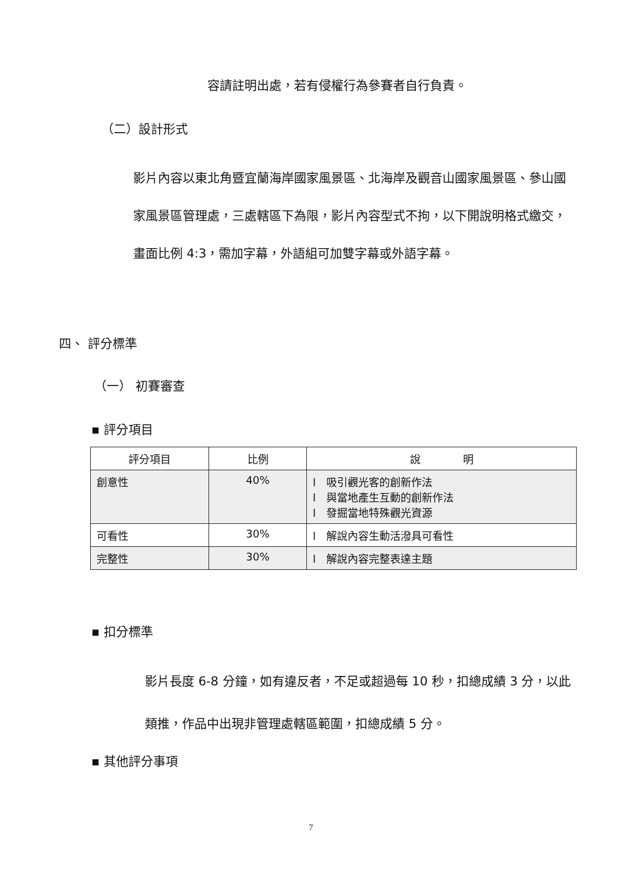容請註明出處，若有侵權行為參賽者自行負責。
（二）設計形式
影片內容以東北角暨宜蘭海岸國家風景區、北海岸及觀音山國家風景區、參山國家風景區管理處，三處轄區下為限，影片內容型式不拘，以下開說明格式繳交，畫面比例 4:3，需加字幕，外語組可加雙字幕或外語字幕。
四、 評分標準
（一） 初賽審查
▪ 評分項目
| 評分項目 | 比例 | 說 明 |
| --- | --- | --- |
| 創意性 | 40% | l 吸引觀光客的創新作法 l 與當地產生互動的創新作法 l 發掘當地特殊觀光資源 |
| 可看性 | 30% | l 解說內容生動活潑具可看性 |
| 完整性 | 30% | l 解說內容完整表達主題 |
▪ 扣分標準
影片長度 6-8 分鐘，如有違反者，不足或超過每 10 秒，扣總成績 3 分，以此類推，作品中出現非管理處轄區範圍，扣總成績 5 分。
▪ 其他評分事項
7